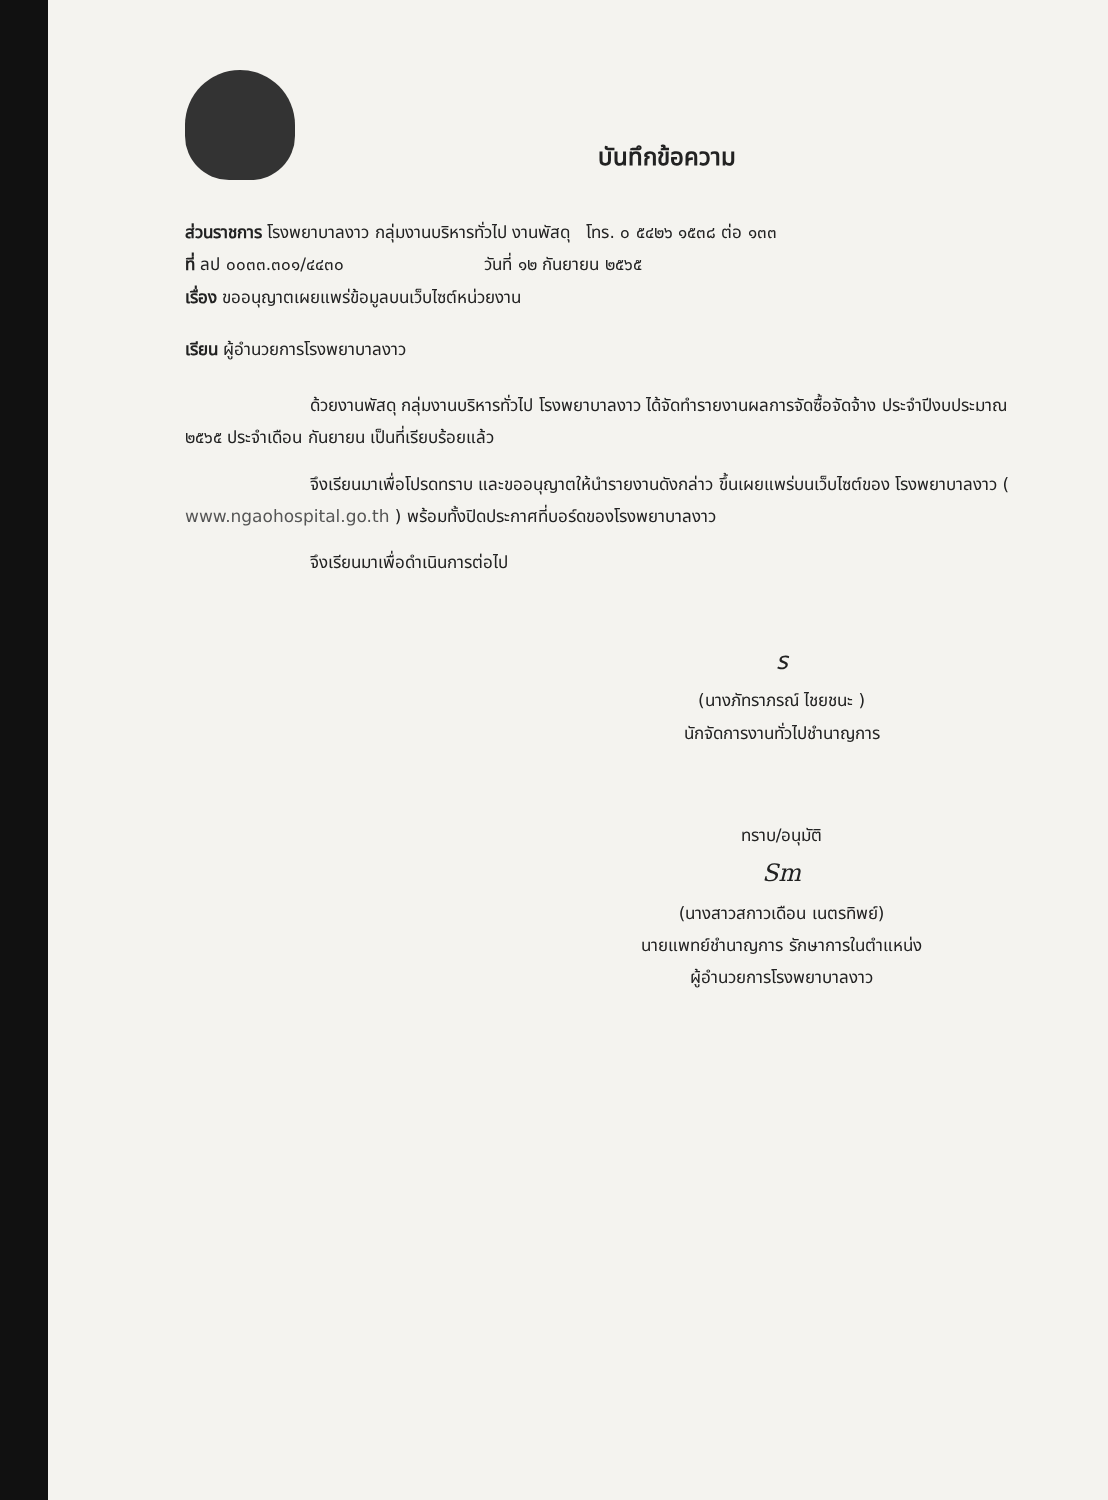บันทึกข้อความ
ส่วนราชการ โรงพยาบาลงาว กลุ่มงานบริหารทั่วไป งานพัสดุ โทร. ๐ ๕๔๒๖ ๑๕๓๘ ต่อ ๑๓๓
ที่ ลป ๐๐๓๓.๓๐๑/๔๔๓๐ วันที่ ๑๒ กันยายน ๒๕๖๕
เรื่อง ขออนุญาตเผยแพร่ข้อมูลบนเว็บไซต์หน่วยงาน
เรียน ผู้อำนวยการโรงพยาบาลงาว
ด้วยงานพัสดุ กลุ่มงานบริหารทั่วไป โรงพยาบาลงาว ได้จัดทำรายงานผลการจัดซื้อจัดจ้าง ประจำปีงบประมาณ ๒๕๖๕ ประจำเดือน กันยายน เป็นที่เรียบร้อยแล้ว
จึงเรียนมาเพื่อโปรดทราบ และขออนุญาตให้นำรายงานดังกล่าว ขึ้นเผยแพร่บนเว็บไซต์ของ โรงพยาบาลงาว ( www.ngaohospital.go.th ) พร้อมทั้งปิดประกาศที่บอร์ดของโรงพยาบาลงาว
จึงเรียนมาเพื่อดำเนินการต่อไป
ร
(นางภัทราภรณ์ ไชยชนะ )
นักจัดการงานทั่วไปชำนาญการ
ทราบ/อนุมัติ
Sm
(นางสาวสกาวเดือน เนตรทิพย์)
นายแพทย์ชำนาญการ รักษาการในตำแหน่ง
ผู้อำนวยการโรงพยาบาลงาว